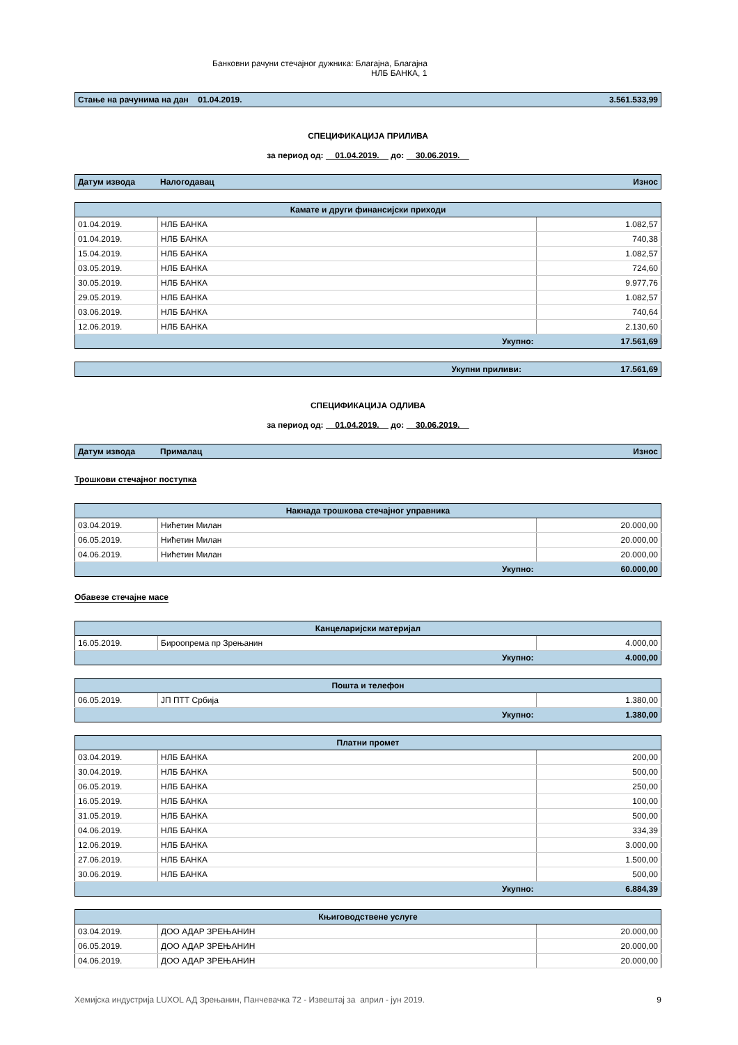Банковни рачуни стечајног дужника: Благајна, Благајна
НЛБ БАНКА, 1
| Стање на рачунима на дан 01.04.2019. | 3.561.533,99 |
СПЕЦИФИКАЦИЈА ПРИЛИВА
за период од: 01.04.2019. до: 30.06.2019.
| Датум извода | Налогодавац | Износ |
| --- | --- | --- |
| Камате и други финансијски приходи | | |
| 01.04.2019. | НЛБ БАНКА | 1.082,57 |
| 01.04.2019. | НЛБ БАНКА | 740,38 |
| 15.04.2019. | НЛБ БАНКА | 1.082,57 |
| 03.05.2019. | НЛБ БАНКА | 724,60 |
| 30.05.2019. | НЛБ БАНКА | 9.977,76 |
| 29.05.2019. | НЛБ БАНКА | 1.082,57 |
| 03.06.2019. | НЛБ БАНКА | 740,64 |
| 12.06.2019. | НЛБ БАНКА | 2.130,60 |
| | Укупно: | 17.561,69 |
| Укупни приливи: | 17.561,69 |
СПЕЦИФИКАЦИЈА ОДЛИВА
за период од: 01.04.2019. до: 30.06.2019.
| Датум извода | Прималац | Износ |
| --- | --- | --- |
Трошкови стечајног поступка
| Накнада трошкова стечајног управника | | |
| 03.04.2019. | Нићетин Милан | 20.000,00 |
| 06.05.2019. | Нићетин Милан | 20.000,00 |
| 04.06.2019. | Нићетин Милан | 20.000,00 |
| | Укупно: | 60.000,00 |
Обавезе стечајне масе
| Канцеларијски материјал | | |
| 16.05.2019. | Бироопрема пр Зрењанин | 4.000,00 |
| | Укупно: | 4.000,00 |
| Пошта и телефон | | |
| 06.05.2019. | ЈП ПТТ Србија | 1.380,00 |
| | Укупно: | 1.380,00 |
| Платни промет | | |
| 03.04.2019. | НЛБ БАНКА | 200,00 |
| 30.04.2019. | НЛБ БАНКА | 500,00 |
| 06.05.2019. | НЛБ БАНКА | 250,00 |
| 16.05.2019. | НЛБ БАНКА | 100,00 |
| 31.05.2019. | НЛБ БАНКА | 500,00 |
| 04.06.2019. | НЛБ БАНКА | 334,39 |
| 12.06.2019. | НЛБ БАНКА | 3.000,00 |
| 27.06.2019. | НЛБ БАНКА | 1.500,00 |
| 30.06.2019. | НЛБ БАНКА | 500,00 |
| | Укупно: | 6.884,39 |
| Књиговодствене услуге | | |
| 03.04.2019. | ДОО АДАР ЗРЕЊАНИН | 20.000,00 |
| 06.05.2019. | ДОО АДАР ЗРЕЊАНИН | 20.000,00 |
| 04.06.2019. | ДОО АДАР ЗРЕЊАНИН | 20.000,00 |
Хемијска индустрија LUXOL АД Зрењанин, Панчевачка 72 - Извештај за април - јун 2019. 9